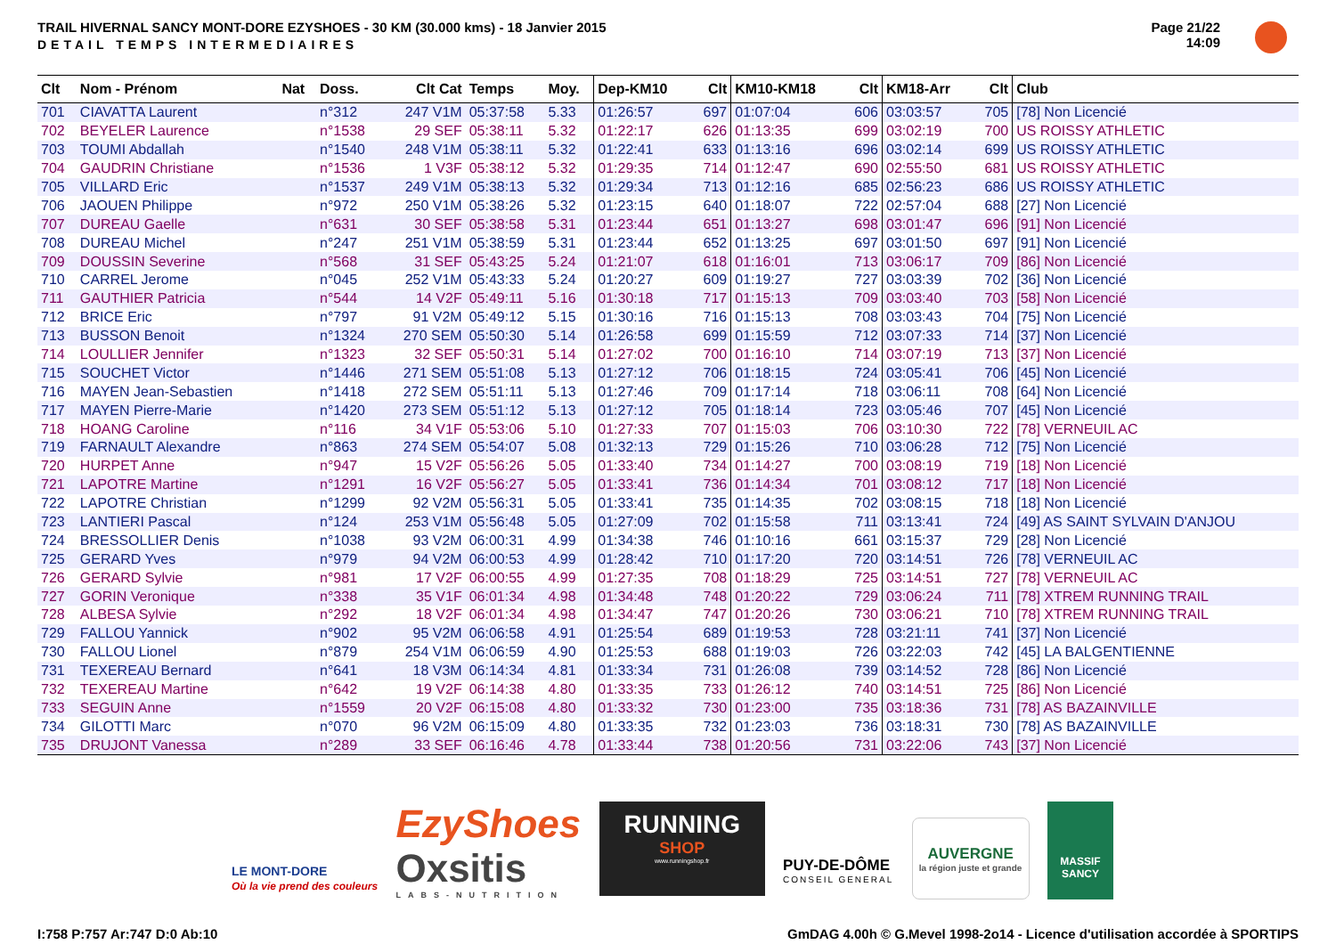TRAIL HIVERNAL SANCY MONT-DORE EZYSHOES - 30 KM (30.000 kms) - 18 Janvier 2015
DETAIL TEMPS INTERMEDIAIRES
Page 21/22
14:09
| Clt | Nom - Prénom | Nat | Doss. | Clt Cat | Temps | Moy. | Dep-KM10 | Clt | KM10-KM18 | Clt | KM18-Arr | Clt | Club |
| --- | --- | --- | --- | --- | --- | --- | --- | --- | --- | --- | --- | --- | --- |
| 701 | CIAVATTA Laurent | | n°312 | 247 V1M | 05:37:58 | 5.33 | 01:26:57 | 697 | 01:07:04 | 606 | 03:03:57 | 705 | [78] Non Licencié |
| 702 | BEYELER Laurence | | n°1538 | 29 SEF | 05:38:11 | 5.32 | 01:22:17 | 626 | 01:13:35 | 699 | 03:02:19 | 700 | US ROISSY ATHLETIC |
| 703 | TOUMI Abdallah | | n°1540 | 248 V1M | 05:38:11 | 5.32 | 01:22:41 | 633 | 01:13:16 | 696 | 03:02:14 | 699 | US ROISSY ATHLETIC |
| 704 | GAUDRIN Christiane | | n°1536 | 1 V3F | 05:38:12 | 5.32 | 01:29:35 | 714 | 01:12:47 | 690 | 02:55:50 | 681 | US ROISSY ATHLETIC |
| 705 | VILLARD Eric | | n°1537 | 249 V1M | 05:38:13 | 5.32 | 01:29:34 | 713 | 01:12:16 | 685 | 02:56:23 | 686 | US ROISSY ATHLETIC |
| 706 | JAOUEN Philippe | | n°972 | 250 V1M | 05:38:26 | 5.32 | 01:23:15 | 640 | 01:18:07 | 722 | 02:57:04 | 688 | [27] Non Licencié |
| 707 | DUREAU Gaelle | | n°631 | 30 SEF | 05:38:58 | 5.31 | 01:23:44 | 651 | 01:13:27 | 698 | 03:01:47 | 696 | [91] Non Licencié |
| 708 | DUREAU Michel | | n°247 | 251 V1M | 05:38:59 | 5.31 | 01:23:44 | 652 | 01:13:25 | 697 | 03:01:50 | 697 | [91] Non Licencié |
| 709 | DOUSSIN Severine | | n°568 | 31 SEF | 05:43:25 | 5.24 | 01:21:07 | 618 | 01:16:01 | 713 | 03:06:17 | 709 | [86] Non Licencié |
| 710 | CARREL Jerome | | n°045 | 252 V1M | 05:43:33 | 5.24 | 01:20:27 | 609 | 01:19:27 | 727 | 03:03:39 | 702 | [36] Non Licencié |
| 711 | GAUTHIER Patricia | | n°544 | 14 V2F | 05:49:11 | 5.16 | 01:30:18 | 717 | 01:15:13 | 709 | 03:03:40 | 703 | [58] Non Licencié |
| 712 | BRICE Eric | | n°797 | 91 V2M | 05:49:12 | 5.15 | 01:30:16 | 716 | 01:15:13 | 708 | 03:03:43 | 704 | [75] Non Licencié |
| 713 | BUSSON Benoit | | n°1324 | 270 SEM | 05:50:30 | 5.14 | 01:26:58 | 699 | 01:15:59 | 712 | 03:07:33 | 714 | [37] Non Licencié |
| 714 | LOULLIER Jennifer | | n°1323 | 32 SEF | 05:50:31 | 5.14 | 01:27:02 | 700 | 01:16:10 | 714 | 03:07:19 | 713 | [37] Non Licencié |
| 715 | SOUCHET Victor | | n°1446 | 271 SEM | 05:51:08 | 5.13 | 01:27:12 | 706 | 01:18:15 | 724 | 03:05:41 | 706 | [45] Non Licencié |
| 716 | MAYEN Jean-Sebastien | | n°1418 | 272 SEM | 05:51:11 | 5.13 | 01:27:46 | 709 | 01:17:14 | 718 | 03:06:11 | 708 | [64] Non Licencié |
| 717 | MAYEN Pierre-Marie | | n°1420 | 273 SEM | 05:51:12 | 5.13 | 01:27:12 | 705 | 01:18:14 | 723 | 03:05:46 | 707 | [45] Non Licencié |
| 718 | HOANG Caroline | | n°116 | 34 V1F | 05:53:06 | 5.10 | 01:27:33 | 707 | 01:15:03 | 706 | 03:10:30 | 722 | [78] VERNEUIL AC |
| 719 | FARNAULT Alexandre | | n°863 | 274 SEM | 05:54:07 | 5.08 | 01:32:13 | 729 | 01:15:26 | 710 | 03:06:28 | 712 | [75] Non Licencié |
| 720 | HURPET Anne | | n°947 | 15 V2F | 05:56:26 | 5.05 | 01:33:40 | 734 | 01:14:27 | 700 | 03:08:19 | 719 | [18] Non Licencié |
| 721 | LAPOTRE Martine | | n°1291 | 16 V2F | 05:56:27 | 5.05 | 01:33:41 | 736 | 01:14:34 | 701 | 03:08:12 | 717 | [18] Non Licencié |
| 722 | LAPOTRE Christian | | n°1299 | 92 V2M | 05:56:31 | 5.05 | 01:33:41 | 735 | 01:14:35 | 702 | 03:08:15 | 718 | [18] Non Licencié |
| 723 | LANTIERI Pascal | | n°124 | 253 V1M | 05:56:48 | 5.05 | 01:27:09 | 702 | 01:15:58 | 711 | 03:13:41 | 724 | [49] AS SAINT SYLVAIN D'ANJOU |
| 724 | BRESSOLLIER Denis | | n°1038 | 93 V2M | 06:00:31 | 4.99 | 01:34:38 | 746 | 01:10:16 | 661 | 03:15:37 | 729 | [28] Non Licencié |
| 725 | GERARD Yves | | n°979 | 94 V2M | 06:00:53 | 4.99 | 01:28:42 | 710 | 01:17:20 | 720 | 03:14:51 | 726 | [78] VERNEUIL AC |
| 726 | GERARD Sylvie | | n°981 | 17 V2F | 06:00:55 | 4.99 | 01:27:35 | 708 | 01:18:29 | 725 | 03:14:51 | 727 | [78] VERNEUIL AC |
| 727 | GORIN Veronique | | n°338 | 35 V1F | 06:01:34 | 4.98 | 01:34:48 | 748 | 01:20:22 | 729 | 03:06:24 | 711 | [78] XTREM RUNNING TRAIL |
| 728 | ALBESA Sylvie | | n°292 | 18 V2F | 06:01:34 | 4.98 | 01:34:47 | 747 | 01:20:26 | 730 | 03:06:21 | 710 | [78] XTREM RUNNING TRAIL |
| 729 | FALLOU Yannick | | n°902 | 95 V2M | 06:06:58 | 4.91 | 01:25:54 | 689 | 01:19:53 | 728 | 03:21:11 | 741 | [37] Non Licencié |
| 730 | FALLOU Lionel | | n°879 | 254 V1M | 06:06:59 | 4.90 | 01:25:53 | 688 | 01:19:03 | 726 | 03:22:03 | 742 | [45] LA BALGENTIENNE |
| 731 | TEXEREAU Bernard | | n°641 | 18 V3M | 06:14:34 | 4.81 | 01:33:34 | 731 | 01:26:08 | 739 | 03:14:52 | 728 | [86] Non Licencié |
| 732 | TEXEREAU Martine | | n°642 | 19 V2F | 06:14:38 | 4.80 | 01:33:35 | 733 | 01:26:12 | 740 | 03:14:51 | 725 | [86] Non Licencié |
| 733 | SEGUIN Anne | | n°1559 | 20 V2F | 06:15:08 | 4.80 | 01:33:32 | 730 | 01:23:00 | 735 | 03:18:36 | 731 | [78] AS BAZAINVILLE |
| 734 | GILOTTI Marc | | n°070 | 96 V2M | 06:15:09 | 4.80 | 01:33:35 | 732 | 01:23:03 | 736 | 03:18:31 | 730 | [78] AS BAZAINVILLE |
| 735 | DRUJONT Vanessa | | n°289 | 33 SEF | 06:16:46 | 4.78 | 01:33:44 | 738 | 01:20:56 | 731 | 03:22:06 | 743 | [37] Non Licencié |
LE MONT-DORE
Où la vie prend des couleurs
EzyShoes
Oxsitis
LABS-NUTRITION
RUNNING
SHOP
www.runningshop.fr
PUY-DE-DÔME
CONSEIL GENERAL
AUVERGNE
la région juste et grande
MASSIF
SANCY
I:758 P:757 Ar:747 D:0 Ab:10 GmDAG 4.00h © G.Mevel 1998-2o14 - Licence d'utilisation accordée à SPORTIPS